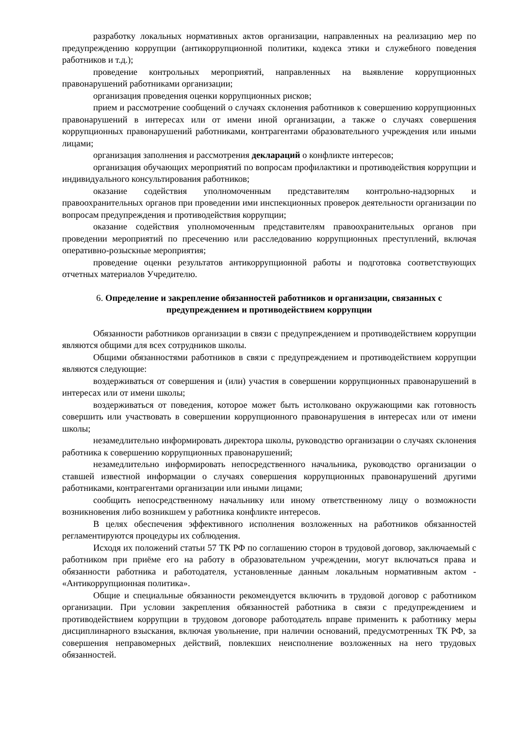разработку локальных нормативных актов организации, направленных на реализацию мер по предупреждению коррупции (антикоррупционной политики, кодекса этики и служебного поведения работников и т.д.);
проведение контрольных мероприятий, направленных на выявление коррупционных правонарушений работниками организации;
организация проведения оценки коррупционных рисков;
прием и рассмотрение сообщений о случаях склонения работников к совершению коррупционных правонарушений в интересах или от имени иной организации, а также о случаях совершения коррупционных правонарушений работниками, контрагентами образовательного учреждения или иными лицами;
организация заполнения и рассмотрения деклараций о конфликте интересов;
организация обучающих мероприятий по вопросам профилактики и противодействия коррупции и индивидуального консультирования работников;
оказание содействия уполномоченным представителям контрольно-надзорных и правоохранительных органов при проведении ими инспекционных проверок деятельности организации по вопросам предупреждения и противодействия коррупции;
оказание содействия уполномоченным представителям правоохранительных органов при проведении мероприятий по пресечению или расследованию коррупционных преступлений, включая оперативно-розыскные мероприятия;
проведение оценки результатов антикоррупционной работы и подготовка соответствующих отчетных материалов Учредителю.
6. Определение и закрепление обязанностей работников и организации, связанных с предупреждением и противодействием коррупции
Обязанности работников организации в связи с предупреждением и противодействием коррупции являются общими для всех сотрудников школы.
Общими обязанностями работников в связи с предупреждением и противодействием коррупции являются следующие:
воздерживаться от совершения и (или) участия в совершении коррупционных правонарушений в интересах или от имени школы;
воздерживаться от поведения, которое может быть истолковано окружающими как готовность совершить или участвовать в совершении коррупционного правонарушения в интересах или от имени школы;
незамедлительно информировать директора школы, руководство организации о случаях склонения работника к совершению коррупционных правонарушений;
незамедлительно информировать непосредственного начальника, руководство организации о ставшей известной информации о случаях совершения коррупционных правонарушений другими работниками, контрагентами организации или иными лицами;
сообщить непосредственному начальнику или иному ответственному лицу о возможности возникновения либо возникшем у работника конфликте интересов.
В целях обеспечения эффективного исполнения возложенных на работников обязанностей регламентируются процедуры их соблюдения.
Исходя их положений статьи 57 ТК РФ по соглашению сторон в трудовой договор, заключаемый с работником при приёме его на работу в образовательном учреждении, могут включаться права и обязанности работника и работодателя, установленные данным локальным нормативным актом - «Антикоррупционная политика».
Общие и специальные обязанности рекомендуется включить в трудовой договор с работником организации. При условии закрепления обязанностей работника в связи с предупреждением и противодействием коррупции в трудовом договоре работодатель вправе применить к работнику меры дисциплинарного взыскания, включая увольнение, при наличии оснований, предусмотренных ТК РФ, за совершения неправомерных действий, повлекших неисполнение возложенных на него трудовых обязанностей.